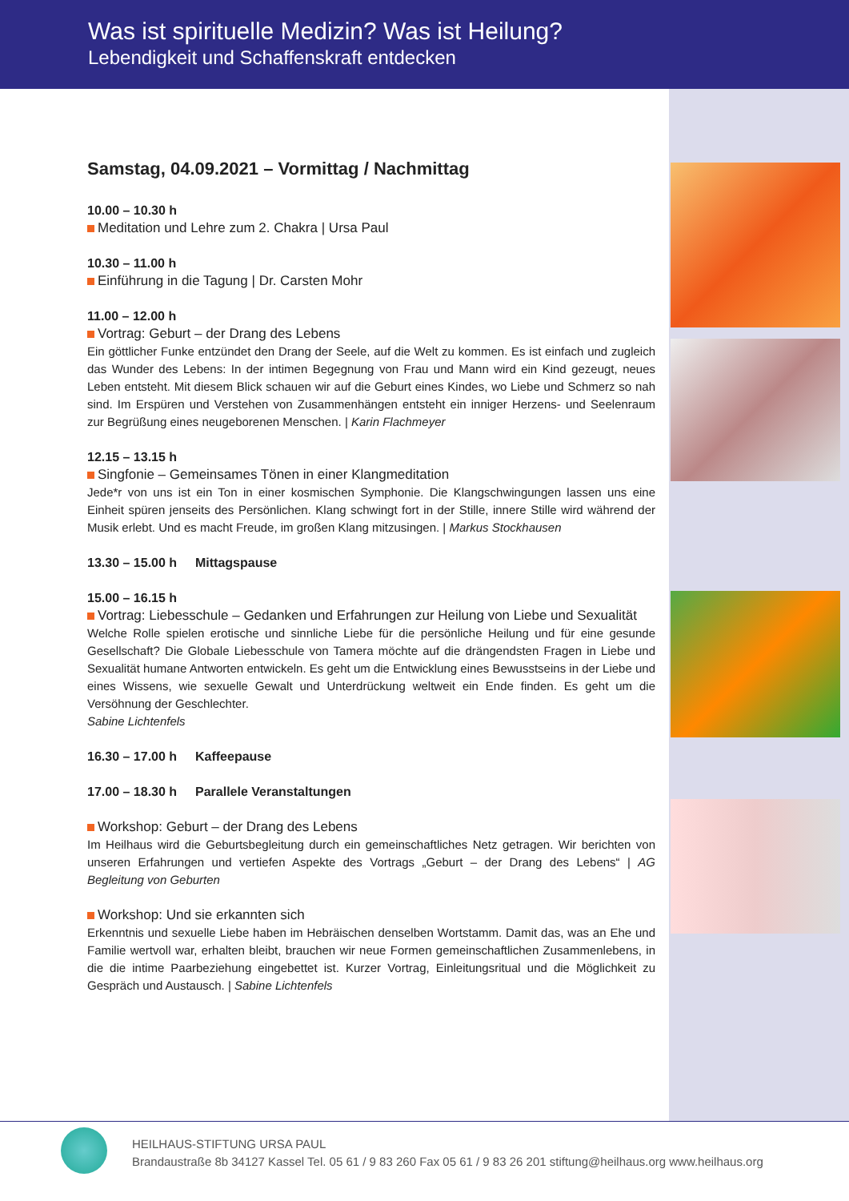Was ist spirituelle Medizin? Was ist Heilung?
Lebendigkeit und Schaffenskraft entdecken
Samstag, 04.09.2021 – Vormittag / Nachmittag
10.00 – 10.30 h
Meditation und Lehre zum 2. Chakra | Ursa Paul
10.30 – 11.00 h
Einführung in die Tagung | Dr. Carsten Mohr
11.00 – 12.00 h
Vortrag: Geburt – der Drang des Lebens
Ein göttlicher Funke entzündet den Drang der Seele, auf die Welt zu kommen. Es ist einfach und zugleich das Wunder des Lebens: In der intimen Begegnung von Frau und Mann wird ein Kind gezeugt, neues Leben entsteht. Mit diesem Blick schauen wir auf die Geburt eines Kindes, wo Liebe und Schmerz so nah sind. Im Erspüren und Verstehen von Zusammenhängen entsteht ein inniger Herzens- und Seelenraum zur Begrüßung eines neugeborenen Menschen. | Karin Flachmeyer
12.15 – 13.15 h
Singfonie – Gemeinsames Tönen in einer Klangmeditation
Jede*r von uns ist ein Ton in einer kosmischen Symphonie. Die Klangschwingungen lassen uns eine Einheit spüren jenseits des Persönlichen. Klang schwingt fort in der Stille, innere Stille wird während der Musik erlebt. Und es macht Freude, im großen Klang mitzusingen. | Markus Stockhausen
13.30 – 15.00 h Mittagspause
15.00 – 16.15 h
Vortrag: Liebesschule – Gedanken und Erfahrungen zur Heilung von Liebe und Sexualität
Welche Rolle spielen erotische und sinnliche Liebe für die persönliche Heilung und für eine gesunde Gesellschaft? Die Globale Liebesschule von Tamera möchte auf die drängendsten Fragen in Liebe und Sexualität humane Antworten entwickeln. Es geht um die Entwicklung eines Bewusstseins in der Liebe und eines Wissens, wie sexuelle Gewalt und Unterdrückung weltweit ein Ende finden. Es geht um die Versöhnung der Geschlechter.
Sabine Lichtenfels
16.30 – 17.00 h Kaffeepause
17.00 – 18.30 h Parallele Veranstaltungen
Workshop: Geburt – der Drang des Lebens
Im Heilhaus wird die Geburtsbegleitung durch ein gemeinschaftliches Netz getragen. Wir berichten von unseren Erfahrungen und vertiefen Aspekte des Vortrags „Geburt – der Drang des Lebens“ | AG Begleitung von Geburten
Workshop: Und sie erkannten sich
Erkenntnis und sexuelle Liebe haben im Hebräischen denselben Wortstamm. Damit das, was an Ehe und Familie wertvoll war, erhalten bleibt, brauchen wir neue Formen gemeinschaftlichen Zusammenlebens, in die die intime Paarbeziehung eingebettet ist. Kurzer Vortrag, Einleitungsritual und die Möglichkeit zu Gespräch und Austausch. | Sabine Lichtenfels
HEILHAUS-STIFTUNG URSA PAUL
Brandaustraße 8b 34127 Kassel Tel. 05 61 / 9 83 260 Fax 05 61 / 9 83 26 201 stiftung@heilhaus.org www.heilhaus.org